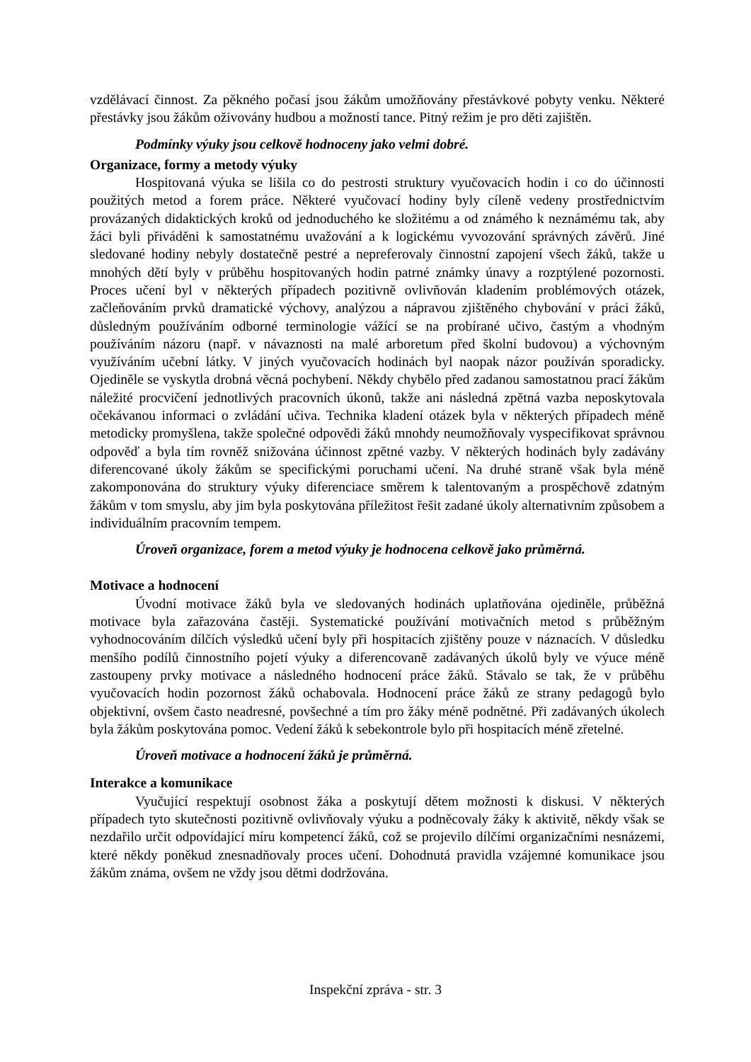vzdělávací činnost. Za pěkného počasí jsou žákům umožňovány přestávkové pobyty venku. Některé přestávky jsou žákům oživovány hudbou a možností tance. Pitný režim je pro děti zajištěn.
Podmínky výuky jsou celkově hodnoceny jako velmi dobré.
Organizace, formy a metody výuky
Hospitovaná výuka se lišila co do pestrosti struktury vyučovacích hodin i co do účinnosti použitých metod a forem práce. Některé vyučovací hodiny byly cíleně vedeny prostřednictvím provázaných didaktických kroků od jednoduchého ke složitému a od známého k neznámému tak, aby žáci byli přiváděni k samostatnému uvažování a k logickému vyvozování správných závěrů. Jiné sledované hodiny nebyly dostatečně pestré a nepreferovaly činnostní zapojení všech žáků, takže u mnohých dětí byly v průběhu hospitovaných hodin patrné známky únavy a rozptýlené pozornosti. Proces učení byl v některých případech pozitivně ovlivňován kladením problémových otázek, začleňováním prvků dramatické výchovy, analýzou a nápravou zjištěného chybování v práci žáků, důsledným používáním odborné terminologie vážící se na probírané učivo, častým a vhodným používáním názoru (např. v návaznosti na malé arboretum před školní budovou) a výchovným využíváním učební látky. V jiných vyučovacích hodinách byl naopak názor používán sporadicky. Ojediněle se vyskytla drobná věcná pochybení. Někdy chybělo před zadanou samostatnou prací žákům náležité procvičení jednotlivých pracovních úkonů, takže ani následná zpětná vazba neposkytovala očekávanou informaci o zvládání učiva. Technika kladení otázek byla v některých případech méně metodicky promyšlena, takže společné odpovědi žáků mnohdy neumožňovaly vyspecifikovat správnou odpověď a byla tím rovněž snižována účinnost zpětné vazby. V některých hodinách byly zadávány diferencované úkoly žákům se specifickými poruchami učení. Na druhé straně však byla méně zakomponována do struktury výuky diferenciace směrem k talentovaným a prospěchově zdatným žákům v tom smyslu, aby jim byla poskytována příležitost řešit zadané úkoly alternativním způsobem a individuálním pracovním tempem.
Úroveň organizace, forem a metod výuky je hodnocena celkově jako průměrná.
Motivace a hodnocení
Úvodní motivace žáků byla ve sledovaných hodinách uplatňována ojediněle, průběžná motivace byla zařazována častěji. Systematické používání motivačních metod s průběžným vyhodnocováním dílčích výsledků učení byly při hospitacích zjištěny pouze v náznacích. V důsledku menšího podílů činnostního pojetí výuky a diferencovaně zadávaných úkolů byly ve výuce méně zastoupeny prvky motivace a následného hodnocení práce žáků. Stávalo se tak, že v průběhu vyučovacích hodin pozornost žáků ochabovala. Hodnocení práce žáků ze strany pedagogů bylo objektivní, ovšem často neadresné, povšechné a tím pro žáky méně podnětné. Při zadávaných úkolech byla žákům poskytována pomoc. Vedení žáků k sebekontrole bylo při hospitacích méně zřetelné.
Úroveň motivace a hodnocení žáků je průměrná.
Interakce a komunikace
Vyučující respektují osobnost žáka a poskytují dětem možnosti k diskusi. V některých případech tyto skutečnosti pozitivně ovlivňovaly výuku a podněcovaly žáky k aktivitě, někdy však se nezdařilo určit odpovídající míru kompetencí žáků, což se projevilo dílčími organizačními nesnázemi, které někdy poněkud znesnadňovaly proces učení. Dohodnutá pravidla vzájemné komunikace jsou žákům známa, ovšem ne vždy jsou dětmi dodržována.
Inspekční zpráva - str. 3